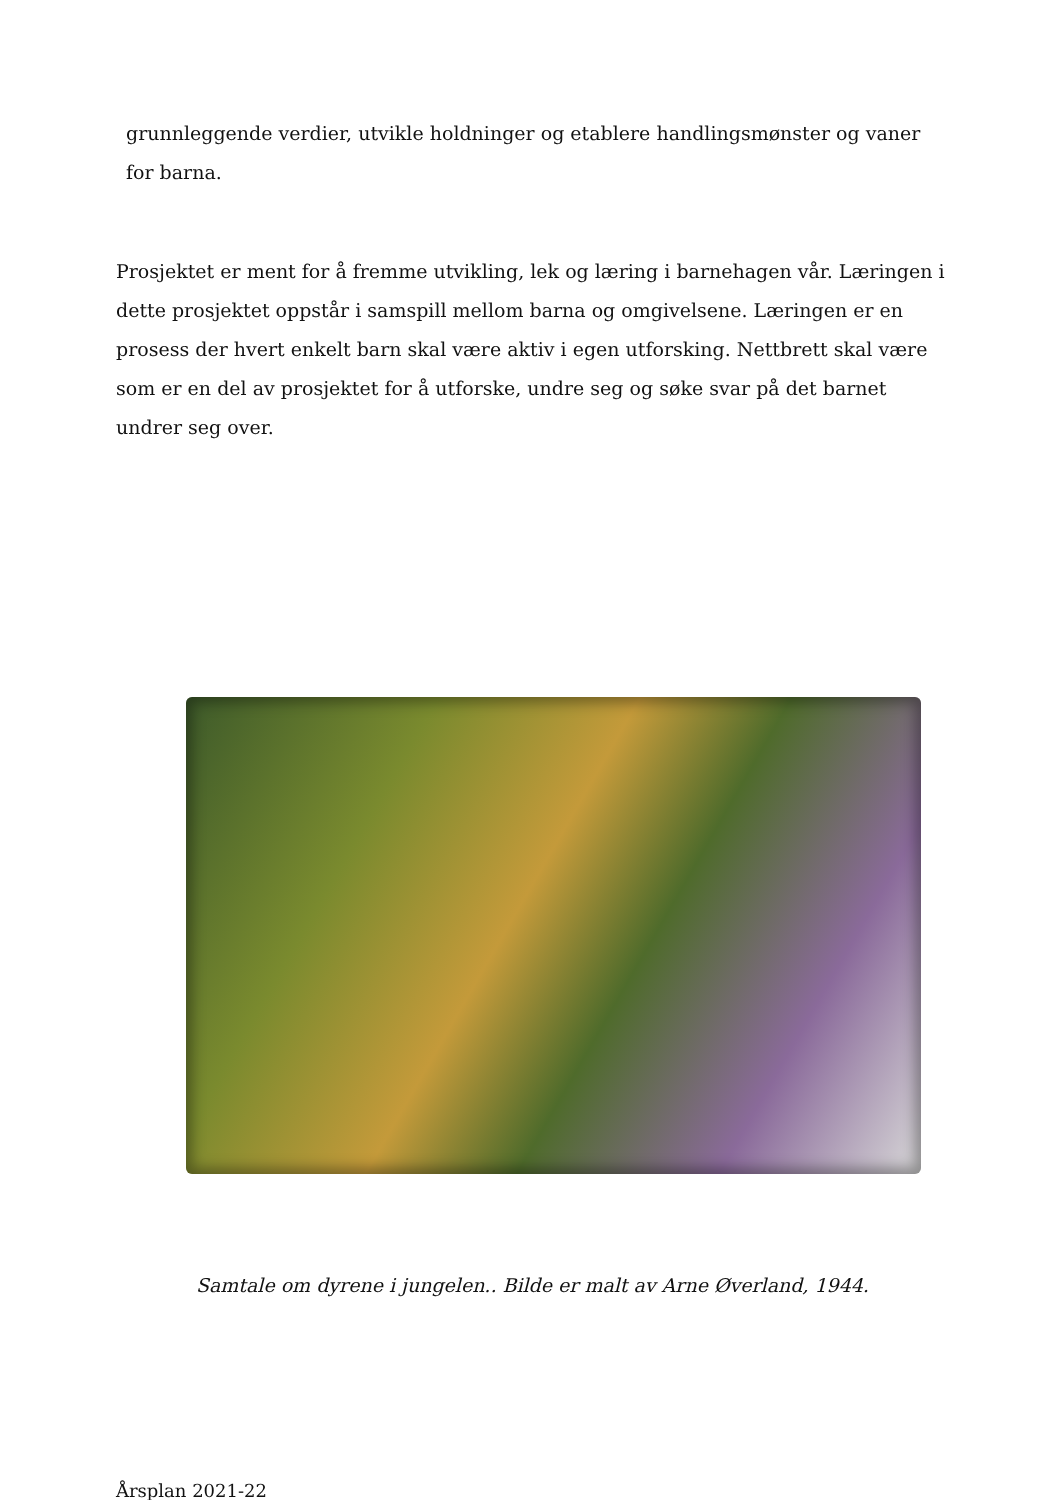grunnleggende verdier, utvikle holdninger og etablere handlingsmønster og vaner for barna.
Prosjektet er ment for å fremme utvikling, lek og læring i barnehagen vår. Læringen i dette prosjektet oppstår i samspill mellom barna og omgivelsene. Læringen er en prosess der hvert enkelt barn skal være aktiv i egen utforsking. Nettbrett skal være som er en del av prosjektet for å utforske, undre seg og søke svar på det barnet undrer seg over.
Samtale om dyrene i jungelen.. Bilde er malt av Arne Øverland, 1944.
Årsplan 2021-22